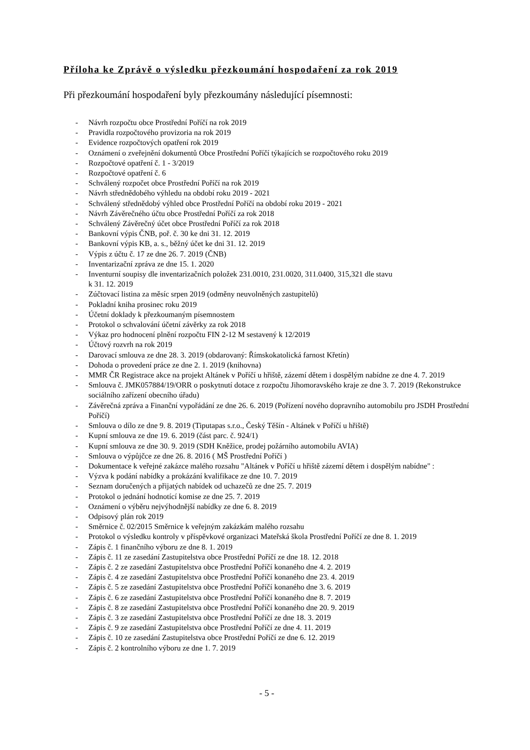Příloha ke Zprávě o výsledku přezkoumání hospodaření za rok 2019
Při přezkoumání hospodaření byly přezkoumány následující písemnosti:
- Návrh rozpočtu obce Prostřední Poříčí na rok 2019
- Pravidla rozpočtového provizoria na rok 2019
- Evidence rozpočtových opatření rok 2019
- Oznámení o zveřejnění dokumentů Obce Prostřední Poříčí týkajících se rozpočtového roku 2019
- Rozpočtové opatření č. 1 - 3/2019
- Rozpočtové opatření č. 6
- Schválený rozpočet obce Prostřední Poříčí na rok 2019
- Návrh střednědobého výhledu na období roku 2019 - 2021
- Schválený střednědobý výhled obce Prostřední Poříčí na období roku 2019 - 2021
- Návrh Závěrečného účtu obce Prostřední Poříčí za rok 2018
- Schválený Závěrečný účet obce Prostřední Poříčí za rok 2018
- Bankovní výpis ČNB, poř. č. 30 ke dni 31. 12. 2019
- Bankovní výpis KB, a. s., běžný účet ke dni 31. 12. 2019
- Výpis z účtu č. 17 ze dne 26. 7. 2019 (ČNB)
- Inventarizační zpráva ze dne 15. 1. 2020
- Inventurní soupisy dle inventarizačních položek 231.0010, 231.0020, 311.0400, 315,321 dle stavu
k 31. 12. 2019
- Zúčtovací listina za měsíc srpen 2019 (odměny neuvolněných zastupitelů)
- Pokladní kniha prosinec roku 2019
- Účetní doklady k přezkoumaným písemnostem
- Protokol o schvalování účetní závěrky za rok 2018
- Výkaz pro hodnocení plnění rozpočtu FIN 2-12 M sestavený k 12/2019
- Účtový rozvrh na rok 2019
- Darovací smlouva ze dne 28. 3. 2019 (obdarovaný: Římskokatolická farnost Křetín)
- Dohoda o provedení práce ze dne 2. 1. 2019 (knihovna)
- MMR ČR Registrace akce na projekt Altánek v Poříčí u hřiště, zázemí dětem i dospělým nabídne ze dne 4. 7. 2019
- Smlouva č. JMK057884/19/ORR o poskytnutí dotace z rozpočtu Jihomoravského kraje ze dne 3. 7. 2019 (Rekonstrukce sociálního zařízení obecního úřadu)
- Závěrečná zpráva a Finanční vypořádání ze dne 26. 6. 2019 (Pořízení nového dopravního automobilu pro JSDH Prostřední Poříčí)
- Smlouva o dílo ze dne 9. 8. 2019 (Tiputapas s.r.o., Český Těšín - Altánek v Poříčí u hřiště)
- Kupní smlouva ze dne 19. 6. 2019 (část parc. č. 924/1)
- Kupní smlouva ze dne 30. 9. 2019 (SDH Kněžice, prodej požárního automobilu AVIA)
- Smlouva o výpůjčce ze dne 26. 8. 2016 ( MŠ Prostřední Poříčí )
- Dokumentace k veřejné zakázce malého rozsahu "Altánek v Poříčí u hřiště zázemí dětem i dospělým nabídne" :
- Výzva k podání nabídky a prokázání kvalifikace ze dne 10. 7. 2019
- Seznam doručených a přijatých nabídek od uchazečů ze dne 25. 7. 2019
- Protokol o jednání hodnotící komise ze dne 25. 7. 2019
- Oznámení o výběru nejvýhodnější nabídky ze dne 6. 8. 2019
- Odpisový plán rok 2019
- Směrnice č. 02/2015 Směrnice k veřejným zakázkám malého rozsahu
- Protokol o výsledku kontroly v příspěvkové organizaci Mateřská škola Prostřední Poříčí ze dne 8. 1. 2019
- Zápis č. 1 finančního výboru ze dne 8. 1. 2019
- Zápis č. 11 ze zasedání Zastupitelstva obce Prostřední Poříčí ze dne 18. 12. 2018
- Zápis č. 2 ze zasedání Zastupitelstva obce Prostřední Poříčí konaného dne 4. 2. 2019
- Zápis č. 4 ze zasedání Zastupitelstva obce Prostřední Poříčí konaného dne 23. 4. 2019
- Zápis č. 5 ze zasedání Zastupitelstva obce Prostřední Poříčí konaného dne 3. 6. 2019
- Zápis č. 6 ze zasedání Zastupitelstva obce Prostřední Poříčí konaného dne 8. 7. 2019
- Zápis č. 8 ze zasedání Zastupitelstva obce Prostřední Poříčí konaného dne 20. 9. 2019
- Zápis č. 3 ze zasedání Zastupitelstva obce Prostřední Poříčí ze dne 18. 3. 2019
- Zápis č. 9 ze zasedání Zastupitelstva obce Prostřední Poříčí ze dne 4. 11. 2019
- Zápis č. 10 ze zasedání Zastupitelstva obce Prostřední Poříčí ze dne 6. 12. 2019
- Zápis č. 2 kontrolního výboru ze dne 1. 7. 2019
- 5 -